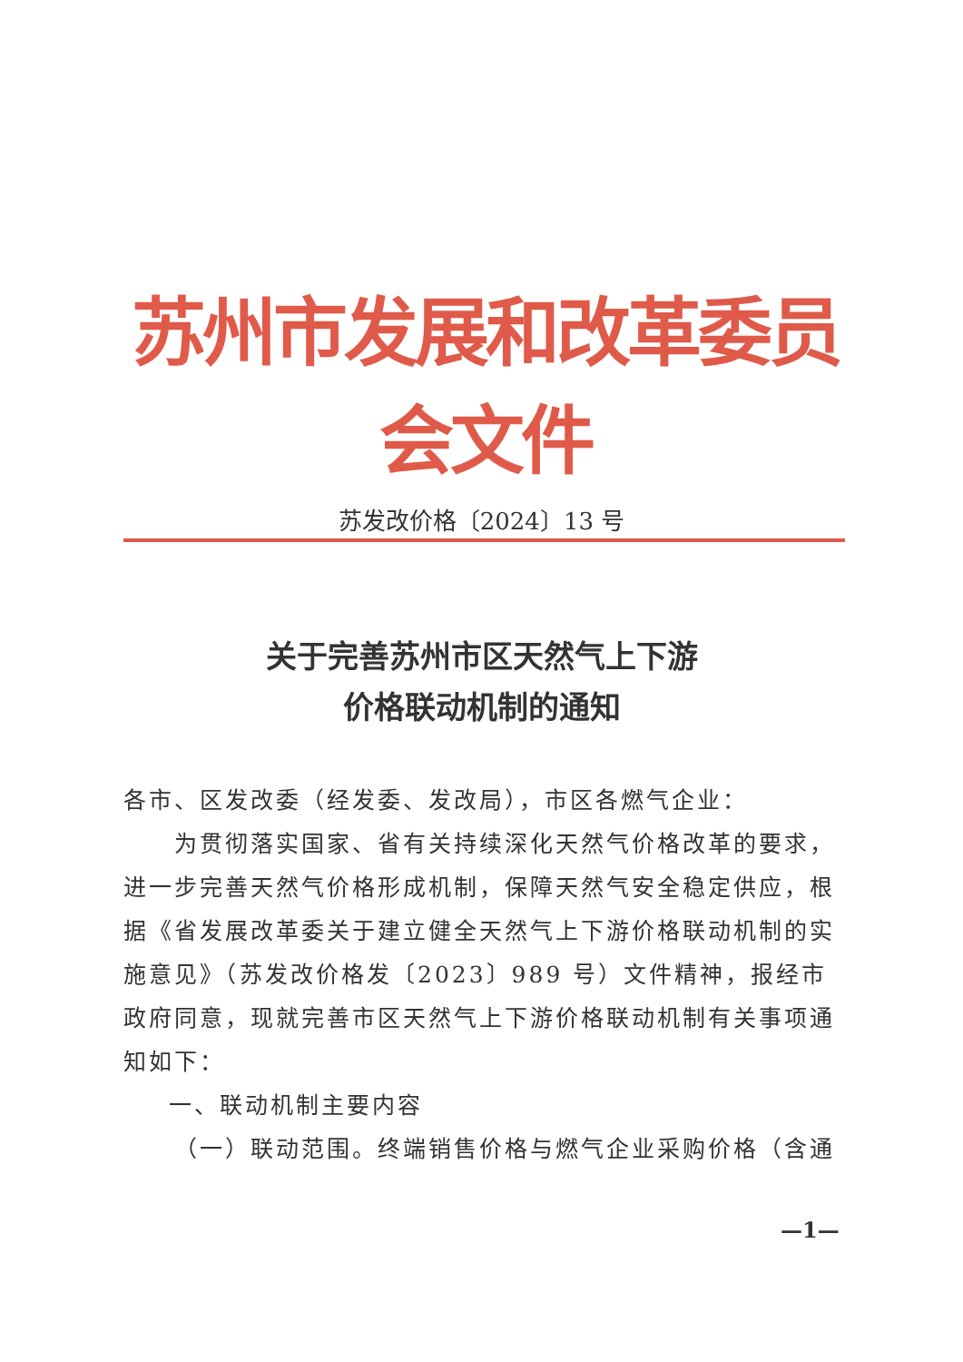苏州市发展和改革委员会文件
苏发改价格〔2024〕13 号
关于完善苏州市区天然气上下游
价格联动机制的通知
各市、区发改委（经发委、发改局），市区各燃气企业：
为贯彻落实国家、省有关持续深化天然气价格改革的要求，进一步完善天然气价格形成机制，保障天然气安全稳定供应，根据《省发展改革委关于建立健全天然气上下游价格联动机制的实施意见》（苏发改价格发〔2023〕989 号）文件精神，报经市政府同意，现就完善市区天然气上下游价格联动机制有关事项通知如下：
一、联动机制主要内容
（一）联动范围。终端销售价格与燃气企业采购价格（含通
—1—